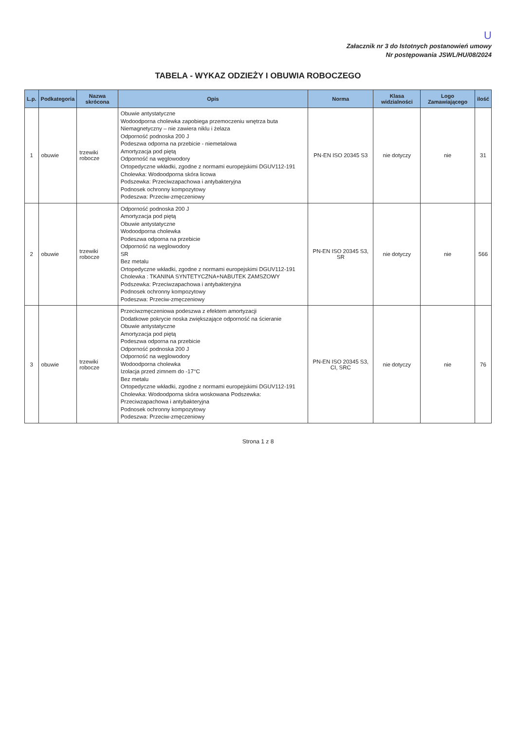U
Załacznik nr 3 do Istotnych postanowień umowy
Nr postępowania JSWL/HU/08/2024
TABELA - WYKAZ ODZIEŻY I OBUWIA ROBOCZEGO
| L.p. | Podkategoria | Nazwa skrócona | Opis | Norma | Klasa widzialności | Logo Zamawiającego | ilość |
| --- | --- | --- | --- | --- | --- | --- | --- |
| 1 | obuwie | trzewiki robocze | Obuwie antystatyczne Wodoodporna cholewka zapobiega przemoczeniu wnętrza buta Niemagnetyczny – nie zawiera niklu i żelaza Odporność podnoska 200 J Podeszwa odporna na przebicie - niemetalowa Amortyzacja pod piętą Odporność na węglowodory Ortopedyczne wkładki, zgodne z normami europejskimi DGUV112-191 Cholewka: Wodoodporna skóra licowa Podszewka: Przeciwzapachowa i antybakteryjna Podnosek ochronny kompozytowy Podeszwa: Przeciw-zmęczeniowy | PN-EN ISO 20345 S3 | nie dotyczy | nie | 31 |
| 2 | obuwie | trzewiki robocze | Odporność podnoska 200 J Amortyzacja pod piętą Obuwie antystatyczne Wodoodporna cholewka Podeszwa odporna na przebicie Odporność na węglowodory SR Bez metalu Ortopedyczne wkładki, zgodne z normami europejskimi DGUV112-191 Cholewka : TKANINA SYNTETYCZNA+NABUTEK ZAMSZOWY Podszewka: Przeciwzapachowa i antybakteryjna Podnosek ochronny kompozytowy Podeszwa: Przeciw-zmęczeniowy | PN-EN ISO 20345 S3, SR | nie dotyczy | nie | 566 |
| 3 | obuwie | trzewiki robocze | Przeciwzmęczeniowa podeszwa z efektem amortyzacji Dodatkowe pokrycie noska zwiększające odporność na ścieranie Obuwie antystatyczne Amortyzacja pod piętą Podeszwa odporna na przebicie Odporność podnoska 200 J Odporność na węglowodory Wodoodporna cholewka Izolacja przed zimnem do -17°C Bez metalu Ortopedyczne wkładki, zgodne z normami europejskimi DGUV112-191 Cholewka: Wodoodporna skóra woskowana Podszewka: Przeciwzapachowa i antybakteryjna Podnosek ochronny kompozytowy Podeszwa: Przeciw-zmęczeniowy | PN-EN ISO 20345 S3, CI, SRC | nie dotyczy | nie | 76 |
Strona 1 z 8